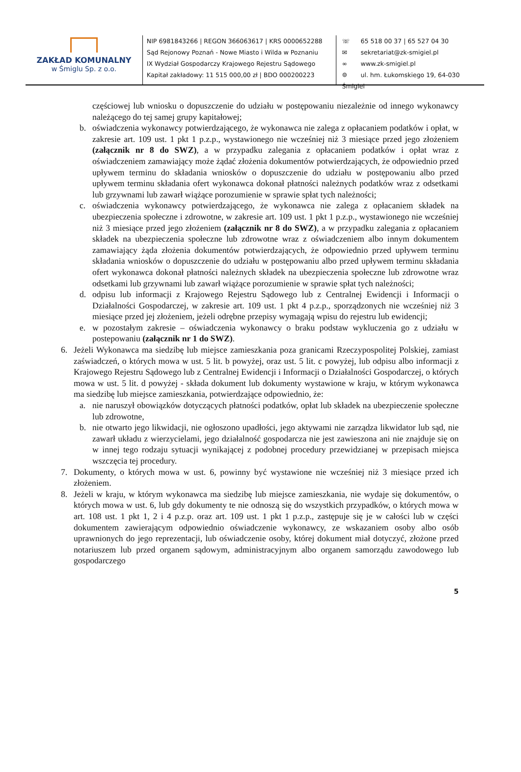ZAKŁAD KOMUNALNY
w Śmiglu Sp. z o.o.
NIP 6981843266 | REGON 366063617 | KRS 0000652288
Sąd Rejonowy Poznań - Nowe Miasto i Wilda w Poznaniu
IX Wydział Gospodarczy Krajowego Rejestru Sądowego
Kapitał zakładowy: 11 515 000,00 zł | BDO 000200223
☏ 65 518 00 37 | 65 527 04 30
✉ sekretariat@zk-smigiel.pl
∞ www.zk-smigiel.pl
⌾ ul. hm. Łukomskiego 19, 64-030 Śmigiel
częściowej lub wniosku o dopuszczenie do udziału w postępowaniu niezależnie od innego wykonawcy należącego do tej samej grupy kapitałowej;
b. oświadczenia wykonawcy potwierdzającego, że wykonawca nie zalega z opłacaniem podatków i opłat, w zakresie art. 109 ust. 1 pkt 1 p.z.p., wystawionego nie wcześniej niż 3 miesiące przed jego złożeniem (załącznik nr 8 do SWZ), a w przypadku zalegania z opłacaniem podatków i opłat wraz z oświadczeniem zamawiający może żądać złożenia dokumentów potwierdzających, że odpowiednio przed upływem terminu do składania wniosków o dopuszczenie do udziału w postępowaniu albo przed upływem terminu składania ofert wykonawca dokonał płatności należnych podatków wraz z odsetkami lub grzywnami lub zawarł wiążące porozumienie w sprawie spłat tych należności;
c. oświadczenia wykonawcy potwierdzającego, że wykonawca nie zalega z opłacaniem składek na ubezpieczenia społeczne i zdrowotne, w zakresie art. 109 ust. 1 pkt 1 p.z.p., wystawionego nie wcześniej niż 3 miesiące przed jego złożeniem (załącznik nr 8 do SWZ), a w przypadku zalegania z opłacaniem składek na ubezpieczenia społeczne lub zdrowotne wraz z oświadczeniem albo innym dokumentem zamawiający żąda złożenia dokumentów potwierdzających, że odpowiednio przed upływem terminu składania wniosków o dopuszczenie do udziału w postępowaniu albo przed upływem terminu składania ofert wykonawca dokonał płatności należnych składek na ubezpieczenia społeczne lub zdrowotne wraz odsetkami lub grzywnami lub zawarł wiążące porozumienie w sprawie spłat tych należności;
d. odpisu lub informacji z Krajowego Rejestru Sądowego lub z Centralnej Ewidencji i Informacji o Działalności Gospodarczej, w zakresie art. 109 ust. 1 pkt 4 p.z.p., sporządzonych nie wcześniej niż 3 miesiące przed jej złożeniem, jeżeli odrębne przepisy wymagają wpisu do rejestru lub ewidencji;
e. w pozostałym zakresie – oświadczenia wykonawcy o braku podstaw wykluczenia go z udziału w postepowaniu (załącznik nr 1 do SWZ).
6. Jeżeli Wykonawca ma siedzibę lub miejsce zamieszkania poza granicami Rzeczypospolitej Polskiej, zamiast zaświadczeń, o których mowa w ust. 5 lit. b powyżej, oraz ust. 5 lit. c powyżej, lub odpisu albo informacji z Krajowego Rejestru Sądowego lub z Centralnej Ewidencji i Informacji o Działalności Gospodarczej, o których mowa w ust. 5 lit. d powyżej - składa dokument lub dokumenty wystawione w kraju, w którym wykonawca ma siedzibę lub miejsce zamieszkania, potwierdzające odpowiednio, że:
a. nie naruszył obowiązków dotyczących płatności podatków, opłat lub składek na ubezpieczenie społeczne lub zdrowotne,
b. nie otwarto jego likwidacji, nie ogłoszono upadłości, jego aktywami nie zarządza likwidator lub sąd, nie zawarł układu z wierzycielami, jego działalność gospodarcza nie jest zawieszona ani nie znajduje się on w innej tego rodzaju sytuacji wynikającej z podobnej procedury przewidzianej w przepisach miejsca wszczęcia tej procedury.
7. Dokumenty, o których mowa w ust. 6, powinny być wystawione nie wcześniej niż 3 miesiące przed ich złożeniem.
8. Jeżeli w kraju, w którym wykonawca ma siedzibę lub miejsce zamieszkania, nie wydaje się dokumentów, o których mowa w ust. 6, lub gdy dokumenty te nie odnoszą się do wszystkich przypadków, o których mowa w art. 108 ust. 1 pkt 1, 2 i 4 p.z.p. oraz art. 109 ust. 1 pkt 1 p.z.p., zastępuje się je w całości lub w części dokumentem zawierającym odpowiednio oświadczenie wykonawcy, ze wskazaniem osoby albo osób uprawnionych do jego reprezentacji, lub oświadczenie osoby, której dokument miał dotyczyć, złożone przed notariuszem lub przed organem sądowym, administracyjnym albo organem samorządu zawodowego lub gospodarczego
5